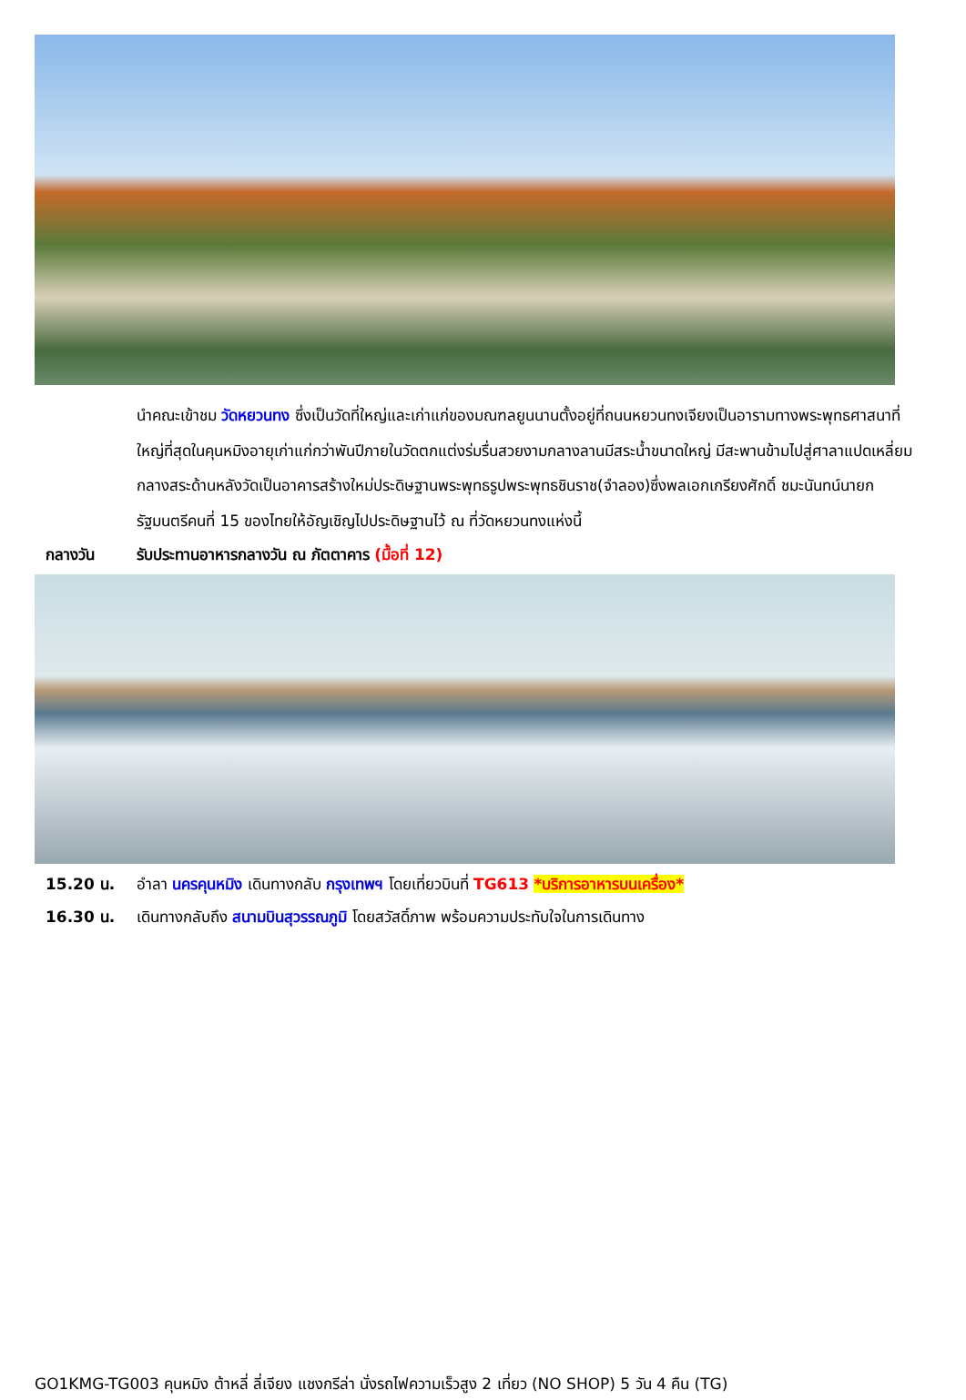นำคณะเข้าชม วัดหยวนทง ซึ่งเป็นวัดที่ใหญ่และเก่าแก่ของมณฑลยูนนานตั้งอยู่ที่ถนนหยวนทงเจียงเป็นอารามทางพระพุทธศาสนาที่ใหญ่ที่สุดในคุนหมิงอายุเก่าแก่กว่าพันปีภายในวัดตกแต่งร่มรื่นสวยงามกลางลานมีสระน้ำขนาดใหญ่ มีสะพานข้ามไปสู่ศาลาแปดเหลี่ยมกลางสระด้านหลังวัดเป็นอาคารสร้างใหม่ประดิษฐานพระพุทธรูปพระพุทธชินราช(จำลอง)ซึ่งพลเอกเกรียงศักดิ์ ชมะนันทน์นายกรัฐมนตรีคนที่ 15 ของไทยให้อัญเชิญไปประดิษฐานไว้ ณ ที่วัดหยวนทงแห่งนี้
กลางวัน รับประทานอาหารกลางวัน ณ ภัตตาคาร (มื้อที่ 12)
15.20 น. อำลา นครคุนหมิง เดินทางกลับ กรุงเทพฯ โดยเที่ยวบินที่ TG613 *บริการอาหารบนเครื่อง*
16.30 น. เดินทางกลับถึง สนามบินสุวรรณภูมิ โดยสวัสดิ์ภาพ พร้อมความประทับใจในการเดินทาง
GO1KMG-TG003 คุนหมิง ต้าหลี่ ลี่เจียง แชงกรีล่า นั่งรถไฟความเร็วสูง 2 เที่ยว (NO SHOP) 5 วัน 4 คืน (TG)